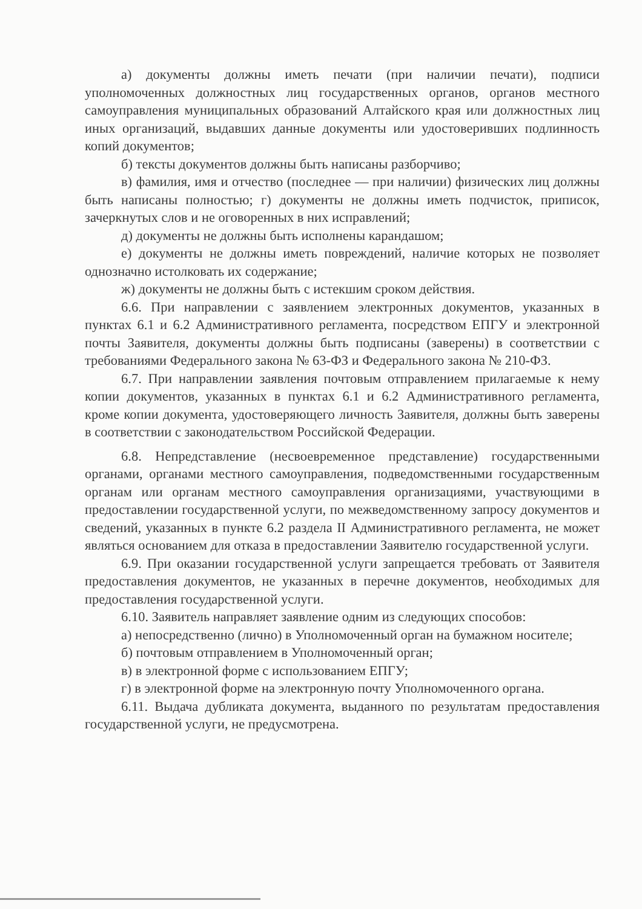а) документы должны иметь печати (при наличии печати), подписи уполномоченных должностных лиц государственных органов, органов местного самоуправления муниципальных образований Алтайского края или должностных лиц иных организаций, выдавших данные документы или удостоверивших подлинность копий документов;
б) тексты документов должны быть написаны разборчиво;
в) фамилия, имя и отчество (последнее — при наличии) физических лиц должны быть написаны полностью; г) документы не должны иметь подчисток, приписок, зачеркнутых слов и не оговоренных в них исправлений;
д) документы не должны быть исполнены карандашом;
е) документы не должны иметь повреждений, наличие которых не позволяет однозначно истолковать их содержание;
ж) документы не должны быть с истекшим сроком действия.
6.6. При направлении с заявлением электронных документов, указанных в пунктах 6.1 и 6.2 Административного регламента, посредством ЕПГУ и электронной почты Заявителя, документы должны быть подписаны (заверены) в соответствии с требованиями Федерального закона № 63-ФЗ и Федерального закона № 210-ФЗ.
6.7. При направлении заявления почтовым отправлением прилагаемые к нему копии документов, указанных в пунктах 6.1 и 6.2 Административного регламента, кроме копии документа, удостоверяющего личность Заявителя, должны быть заверены в соответствии с законодательством Российской Федерации.
6.8. Непредставление (несвоевременное представление) государственными органами, органами местного самоуправления, подведомственными государственным органам или органам местного самоуправления организациями, участвующими в предоставлении государственной услуги, по межведомственному запросу документов и сведений, указанных в пункте 6.2 раздела II Административного регламента, не может являться основанием для отказа в предоставлении Заявителю государственной услуги.
6.9. При оказании государственной услуги запрещается требовать от Заявителя предоставления документов, не указанных в перечне документов, необходимых для предоставления государственной услуги.
6.10. Заявитель направляет заявление одним из следующих способов:
а) непосредственно (лично) в Уполномоченный орган на бумажном носителе;
б) почтовым отправлением в Уполномоченный орган;
в) в электронной форме с использованием ЕПГУ;
г) в электронной форме на электронную почту Уполномоченного органа.
6.11. Выдача дубликата документа, выданного по результатам предоставления государственной услуги, не предусмотрена.